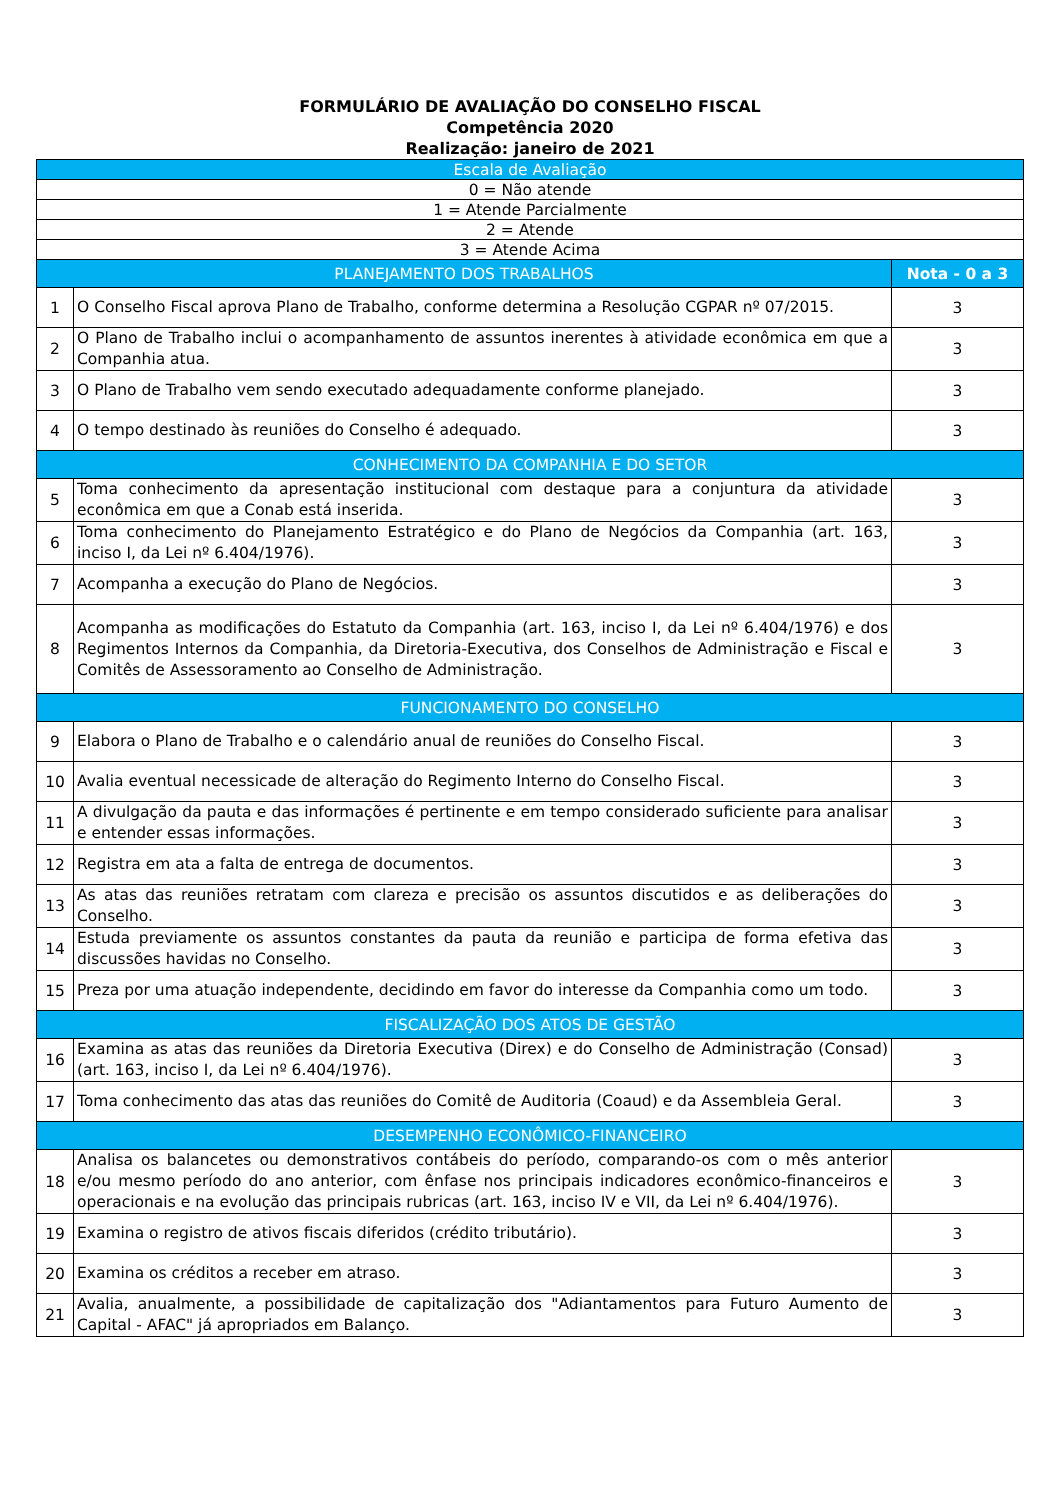FORMULÁRIO DE AVALIAÇÃO DO CONSELHO FISCAL
Competência 2020
Realização: janeiro de 2021
| Escala de Avaliação | | |
| --- | --- | --- |
| 0 = Não atende | | |
| 1 = Atende Parcialmente | | |
| 2 = Atende | | |
| 3 = Atende Acima | | |
| PLANEJAMENTO DOS TRABALHOS | | Nota - 0 a 3 |
| 1 | O Conselho Fiscal aprova Plano de Trabalho, conforme determina a Resolução CGPAR nº 07/2015. | 3 |
| 2 | O Plano de Trabalho inclui o acompanhamento de assuntos inerentes à atividade econômica em que a Companhia atua. | 3 |
| 3 | O Plano de Trabalho vem sendo executado adequadamente conforme planejado. | 3 |
| 4 | O tempo destinado às reuniões do Conselho é adequado. | 3 |
| CONHECIMENTO DA COMPANHIA E DO SETOR | | |
| 5 | Toma conhecimento da apresentação institucional com destaque para a conjuntura da atividade econômica em que a Conab está inserida. | 3 |
| 6 | Toma conhecimento do Planejamento Estratégico e do Plano de Negócios da Companhia (art. 163, inciso I, da Lei nº 6.404/1976). | 3 |
| 7 | Acompanha a execução do Plano de Negócios. | 3 |
| 8 | Acompanha as modificações do Estatuto da Companhia (art. 163, inciso I, da Lei nº 6.404/1976) e dos Regimentos Internos da Companhia, da Diretoria-Executiva, dos Conselhos de Administração e Fiscal e Comitês de Assessoramento ao Conselho de Administração. | 3 |
| FUNCIONAMENTO DO CONSELHO | | |
| 9 | Elabora o Plano de Trabalho e o calendário anual de reuniões do Conselho Fiscal. | 3 |
| 10 | Avalia eventual necessicade de alteração do Regimento Interno do Conselho Fiscal. | 3 |
| 11 | A divulgação da pauta e das informações é pertinente e em tempo considerado suficiente para analisar e entender essas informações. | 3 |
| 12 | Registra em ata a falta de entrega de documentos. | 3 |
| 13 | As atas das reuniões retratam com clareza e precisão os assuntos discutidos e as deliberações do Conselho. | 3 |
| 14 | Estuda previamente os assuntos constantes da pauta da reunião e participa de forma efetiva das discussões havidas no Conselho. | 3 |
| 15 | Preza por uma atuação independente, decidindo em favor do interesse da Companhia como um todo. | 3 |
| FISCALIZAÇÃO DOS ATOS DE GESTÃO | | |
| 16 | Examina as atas das reuniões da Diretoria Executiva (Direx) e do Conselho de Administração (Consad) (art. 163, inciso I, da Lei nº 6.404/1976). | 3 |
| 17 | Toma conhecimento das atas das reuniões do Comitê de Auditoria (Coaud) e da Assembleia Geral. | 3 |
| DESEMPENHO ECONÔMICO-FINANCEIRO | | |
| 18 | Analisa os balancetes ou demonstrativos contábeis do período, comparando-os com o mês anterior e/ou mesmo período do ano anterior, com ênfase nos principais indicadores econômico-financeiros e operacionais e na evolução das principais rubricas (art. 163, inciso IV e VII, da Lei nº 6.404/1976). | 3 |
| 19 | Examina o registro de ativos fiscais diferidos (crédito tributário). | 3 |
| 20 | Examina os créditos a receber em atraso. | 3 |
| 21 | Avalia, anualmente, a possibilidade de capitalização dos "Adiantamentos para Futuro Aumento de Capital - AFAC" já apropriados em Balanço. | 3 |